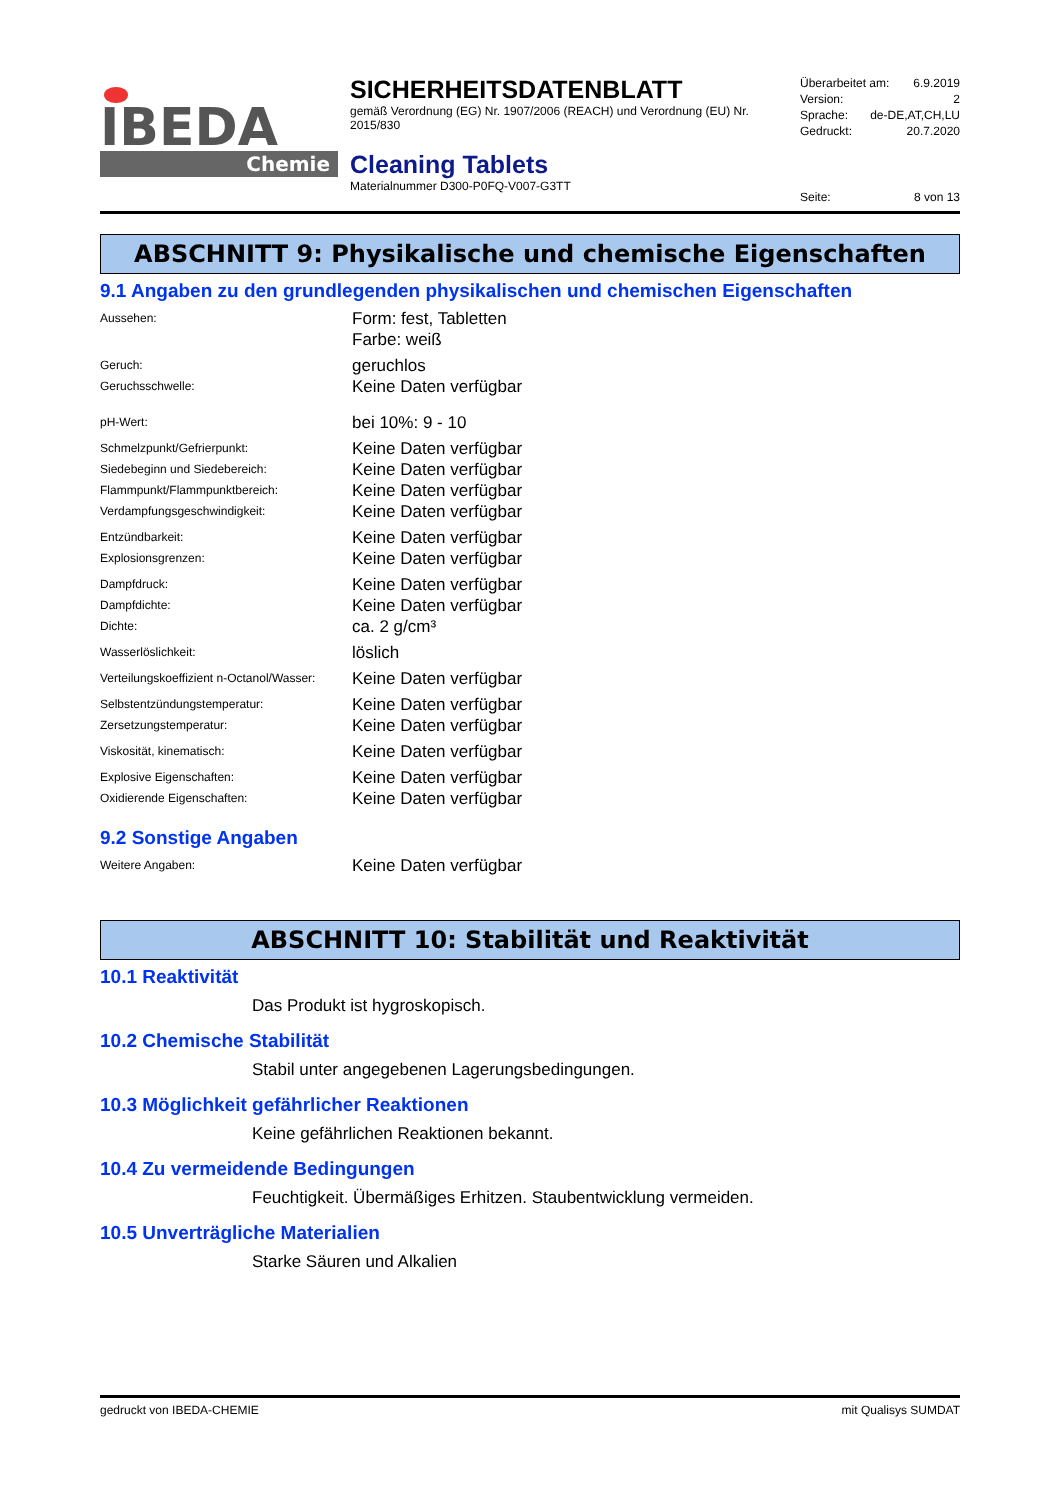IBEDA
Chemie
SICHERHEITSDATENBLATT
gemäß Verordnung (EG) Nr. 1907/2006 (REACH) und Verordnung (EU) Nr. 2015/830
Cleaning Tablets
Materialnummer D300-P0FQ-V007-G3TT
Überarbeitet am: 6.9.2019
Version: 2
Sprache: de-DE,AT,CH,LU
Gedruckt: 20.7.2020
Seite: 8 von 13
ABSCHNITT 9: Physikalische und chemische Eigenschaften
9.1 Angaben zu den grundlegenden physikalischen und chemischen Eigenschaften
| Aussehen: | Form: fest, Tabletten Farbe: weiß |
| Geruch: | geruchlos |
| Geruchsschwelle: | Keine Daten verfügbar |
| pH-Wert: | bei 10%: 9 - 10 |
| Schmelzpunkt/Gefrierpunkt: | Keine Daten verfügbar |
| Siedebeginn und Siedebereich: | Keine Daten verfügbar |
| Flammpunkt/Flammpunktbereich: | Keine Daten verfügbar |
| Verdampfungsgeschwindigkeit: | Keine Daten verfügbar |
| Entzündbarkeit: | Keine Daten verfügbar |
| Explosionsgrenzen: | Keine Daten verfügbar |
| Dampfdruck: | Keine Daten verfügbar |
| Dampfdichte: | Keine Daten verfügbar |
| Dichte: | ca. 2 g/cm³ |
| Wasserlöslichkeit: | löslich |
| Verteilungskoeffizient n-Octanol/Wasser: | Keine Daten verfügbar |
| Selbstentzündungstemperatur: | Keine Daten verfügbar |
| Zersetzungstemperatur: | Keine Daten verfügbar |
| Viskosität, kinematisch: | Keine Daten verfügbar |
| Explosive Eigenschaften: | Keine Daten verfügbar |
| Oxidierende Eigenschaften: | Keine Daten verfügbar |
9.2 Sonstige Angaben
| Weitere Angaben: | Keine Daten verfügbar |
ABSCHNITT 10: Stabilität und Reaktivität
10.1 Reaktivität
Das Produkt ist hygroskopisch.
10.2 Chemische Stabilität
Stabil unter angegebenen Lagerungsbedingungen.
10.3 Möglichkeit gefährlicher Reaktionen
Keine gefährlichen Reaktionen bekannt.
10.4 Zu vermeidende Bedingungen
Feuchtigkeit. Übermäßiges Erhitzen. Staubentwicklung vermeiden.
10.5 Unverträgliche Materialien
Starke Säuren und Alkalien
gedruckt von IBEDA-CHEMIE mit Qualisys SUMDAT